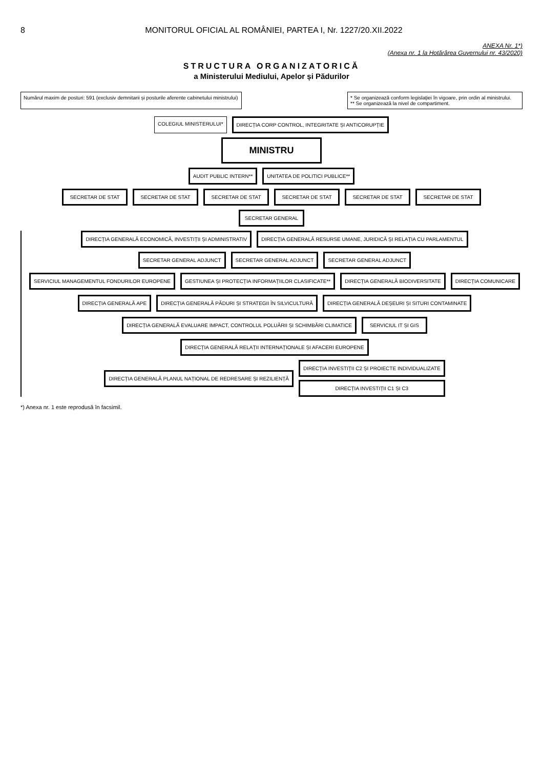8 MONITORUL OFICIAL AL ROMÂNIEI, PARTEA I, Nr. 1227/20.XII.2022
ANEXA Nr. 1*)
(Anexa nr. 1 la Hotărârea Guvernului nr. 43/2020)
STRUCTURA ORGANIZATORICĂ
a Ministerului Mediului, Apelor și Pădurilor
Numărul maxim de posturi: 591 (exclusiv demnitarii și posturile aferente cabinetului ministrului)
* Se organizează conform legislației în vigoare, prin ordin al ministrului.
** Se organizează la nivel de compartiment.
COLEGIUL MINISTERULUI*
DIRECȚIA CORP CONTROL, INTEGRITATE ȘI ANTICORUPȚIE
MINISTRU
AUDIT PUBLIC INTERN**
UNITATEA DE POLITICI PUBLICE**
SECRETAR DE STAT
SECRETAR DE STAT
SECRETAR DE STAT
SECRETAR DE STAT
SECRETAR DE STAT
SECRETAR DE STAT
SECRETAR GENERAL
DIRECȚIA GENERALĂ ECONOMICĂ, INVESTIȚII ȘI ADMINISTRATIV
DIRECȚIA GENERALĂ RESURSE UMANE, JURIDICĂ ȘI RELAȚIA CU PARLAMENTUL
SECRETAR GENERAL ADJUNCT
SECRETAR GENERAL ADJUNCT
SECRETAR GENERAL ADJUNCT
SERVICIUL MANAGEMENTUL FONDURILOR EUROPENE
GESTIUNEA ȘI PROTECȚIA INFORMAȚIILOR CLASIFICATE**
DIRECȚIA GENERALĂ BIODIVERSITATE
DIRECȚIA COMUNICARE
DIRECȚIA GENERALĂ APE
DIRECȚIA GENERALĂ PĂDURI ȘI STRATEGII ÎN SILVICULTURĂ
DIRECȚIA GENERALĂ DEȘEURI ȘI SITURI CONTAMINATE
DIRECȚIA GENERALĂ EVALUARE IMPACT, CONTROLUL POLUĂRII ȘI SCHIMBĂRI CLIMATICE
SERVICIUL IT ȘI GIS
DIRECȚIA GENERALĂ RELAȚII INTERNAȚIONALE ȘI AFACERI EUROPENE
DIRECȚIA GENERALĂ PLANUL NAȚIONAL DE REDRESARE ȘI REZILIENȚĂ
DIRECȚIA INVESTIȚII C2 ȘI PROIECTE INDIVIDUALIZATE
DIRECȚIA INVESTIȚII C1 ȘI C3
*) Anexa nr. 1 este reprodusă în facsimil.